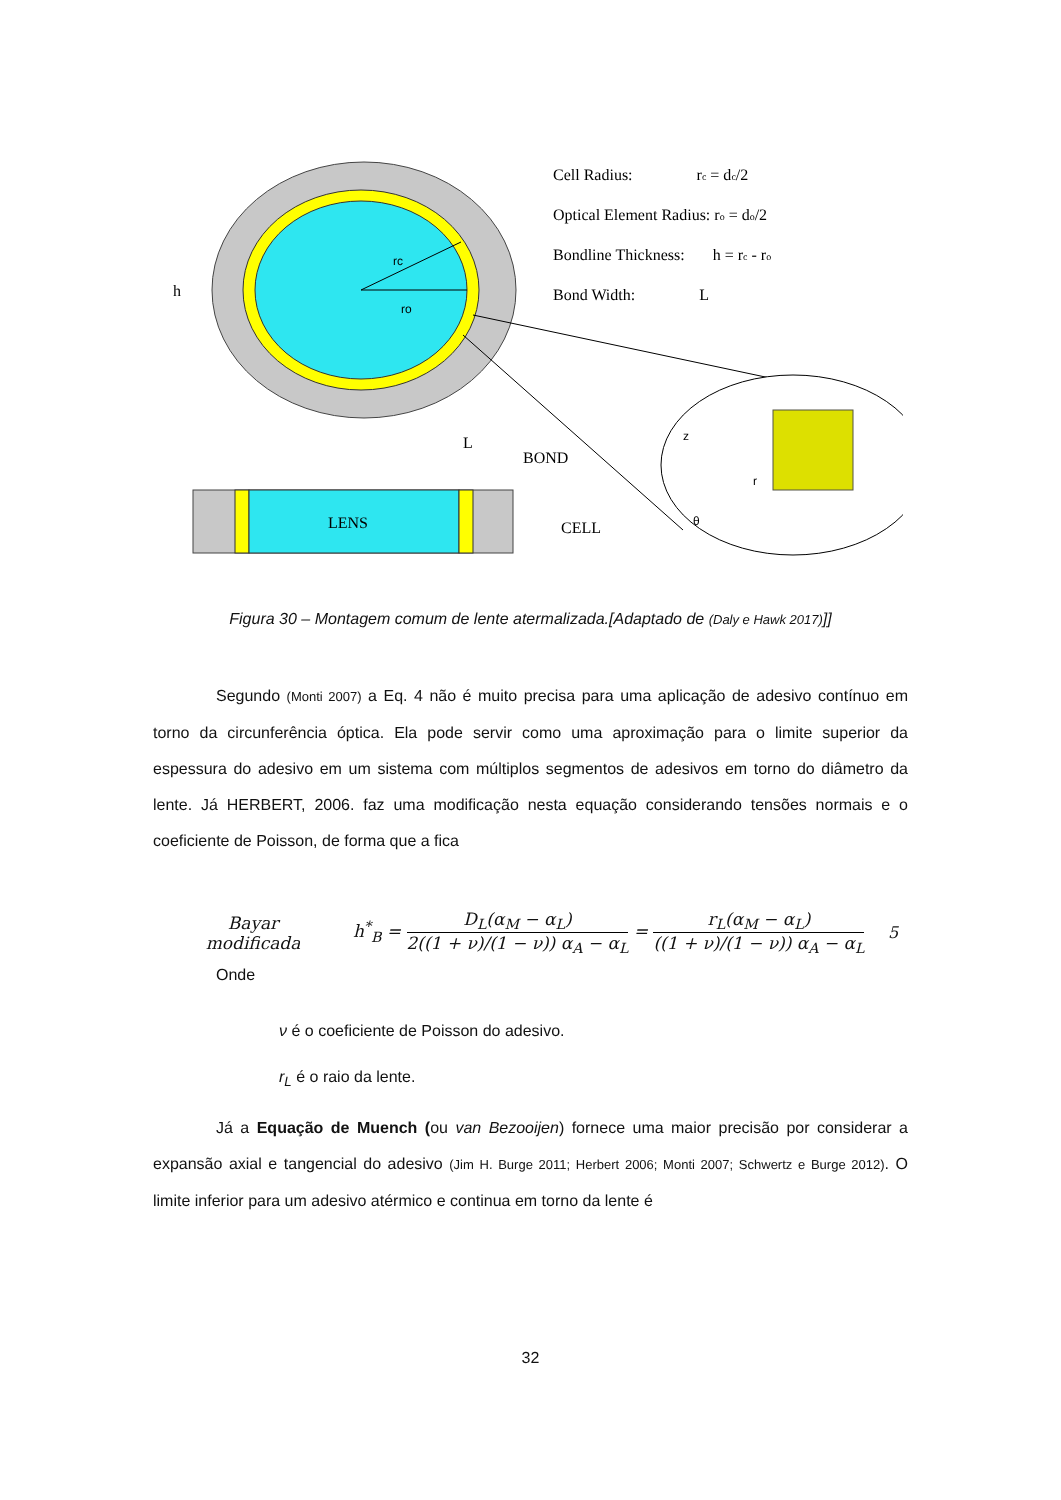h
rc
ro
Cell Radius: rc = dc/2
Optical Element Radius: ro = do/2
Bondline Thickness: h = rc - ro
Bond Width: L
z
r
θ
LENS
BOND
CELL
L
Figura 30 – Montagem comum de lente atermalizada.[Adaptado de (Daly e Hawk 2017)]]
Segundo (Monti 2007) a Eq. 4 não é muito precisa para uma aplicação de adesivo contínuo em torno da circunferência óptica. Ela pode servir como uma aproximação para o limite superior da espessura do adesivo em um sistema com múltiplos segmentos de adesivos em torno do diâmetro da lente. Já HERBERT, 2006. faz uma modificação nesta equação considerando tensões normais e o coeficiente de Poisson, de forma que a fica
Bayar
modificada
h<sup>*</sup><sub>B</sub> = D<sub>L</sub>(α<sub>M</sub> − α<sub>L</sub>) 2((1 + ν)/(1 − ν)) α<sub>A</sub> − α<sub>L</sub> = r<sub>L</sub>(α<sub>M</sub> − α<sub>L</sub>) ((1 + ν)/(1 − ν)) α<sub>A</sub> − α<sub>L</sub>
5
Onde
ν é o coeficiente de Poisson do adesivo.
r<sub>L</sub> é o raio da lente.
Já a Equação de Muench (ou van Bezooijen) fornece uma maior precisão por considerar a expansão axial e tangencial do adesivo (Jim H. Burge 2011; Herbert 2006; Monti 2007; Schwertz e Burge 2012). O limite inferior para um adesivo atérmico e continua em torno da lente é
32